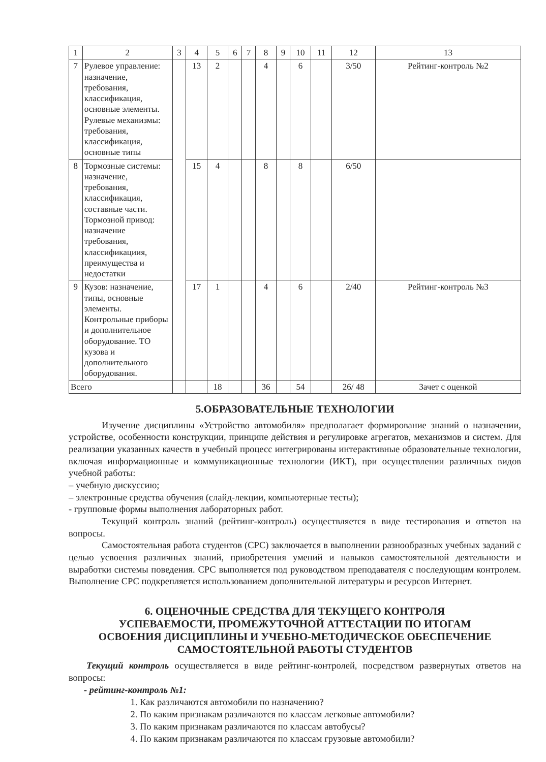| 1 | 2 | 3 | 4 | 5 | 6 | 7 | 8 | 9 | 10 | 11 | 12 | 13 |
| 7 | Рулевое управление: назначение, требования, классификация, основные элементы. Рулевые механизмы: требования, классификация, основные типы | | 13 | 2 | | | 4 | | 6 | | 3/50 | Рейтинг-контроль №2 |
| 8 | Тормозные системы: назначение, требования, классификация, составные части. Тормозной привод: назначение требования, классификациия, преимущества и недостатки | | 15 | 4 | | | 8 | | 8 | | 6/50 | |
| 9 | Кузов: назначение, типы, основные элементы. Контрольные приборы и дополнительное оборудование. ТО кузова и дополнительного оборудования. | | 17 | 1 | | | 4 | | 6 | | 2/40 | Рейтинг-контроль №3 |
| Всего | | | | 18 | | | 36 | | 54 | | 26/ 48 | Зачет с оценкой |
5.ОБРАЗОВАТЕЛЬНЫЕ ТЕХНОЛОГИИ
Изучение дисциплины «Устройство автомобиля» предполагает формирование знаний о назначении, устройстве, особенности конструкции, принципе действия и регулировке агрегатов, механизмов и систем. Для реализации указанных качеств в учебный процесс интегрированы интерактивные образовательные технологии, включая информационные и коммуникационные технологии (ИКТ), при осуществлении различных видов учебной работы:
– учебную дискуссию;
– электронные средства обучения (слайд-лекции, компьютерные тесты);
- групповые формы выполнения лабораторных работ.
Текущий контроль знаний (рейтинг-контроль) осуществляется в виде тестирования и ответов на вопросы.
Самостоятельная работа студентов (СРС) заключается в выполнении разнообразных учебных заданий с целью усвоения различных знаний, приобретения умений и навыков самостоятельной деятельности и выработки системы поведения. СРС выполняется под руководством преподавателя с последующим контролем. Выполнение СРС подкрепляется использованием дополнительной литературы и ресурсов Интернет.
6. ОЦЕНОЧНЫЕ СРЕДСТВА ДЛЯ ТЕКУЩЕГО КОНТРОЛЯ
УСПЕВАЕМОСТИ, ПРОМЕЖУТОЧНОЙ АТТЕСТАЦИИ ПО ИТОГАМ
ОСВОЕНИЯ ДИСЦИПЛИНЫ И УЧЕБНО-МЕТОДИЧЕСКОЕ ОБЕСПЕЧЕНИЕ
САМОСТОЯТЕЛЬНОЙ РАБОТЫ СТУДЕНТОВ
Текущий контроль осуществляется в виде рейтинг-контролей, посредством развернутых ответов на вопросы:
- рейтинг-контроль №1:
1. Как различаются автомобили по назначению?
2. По каким признакам различаются по классам легковые автомобили?
3. По каким признакам различаются по классам автобусы?
4. По каким признакам различаются по классам грузовые автомобили?